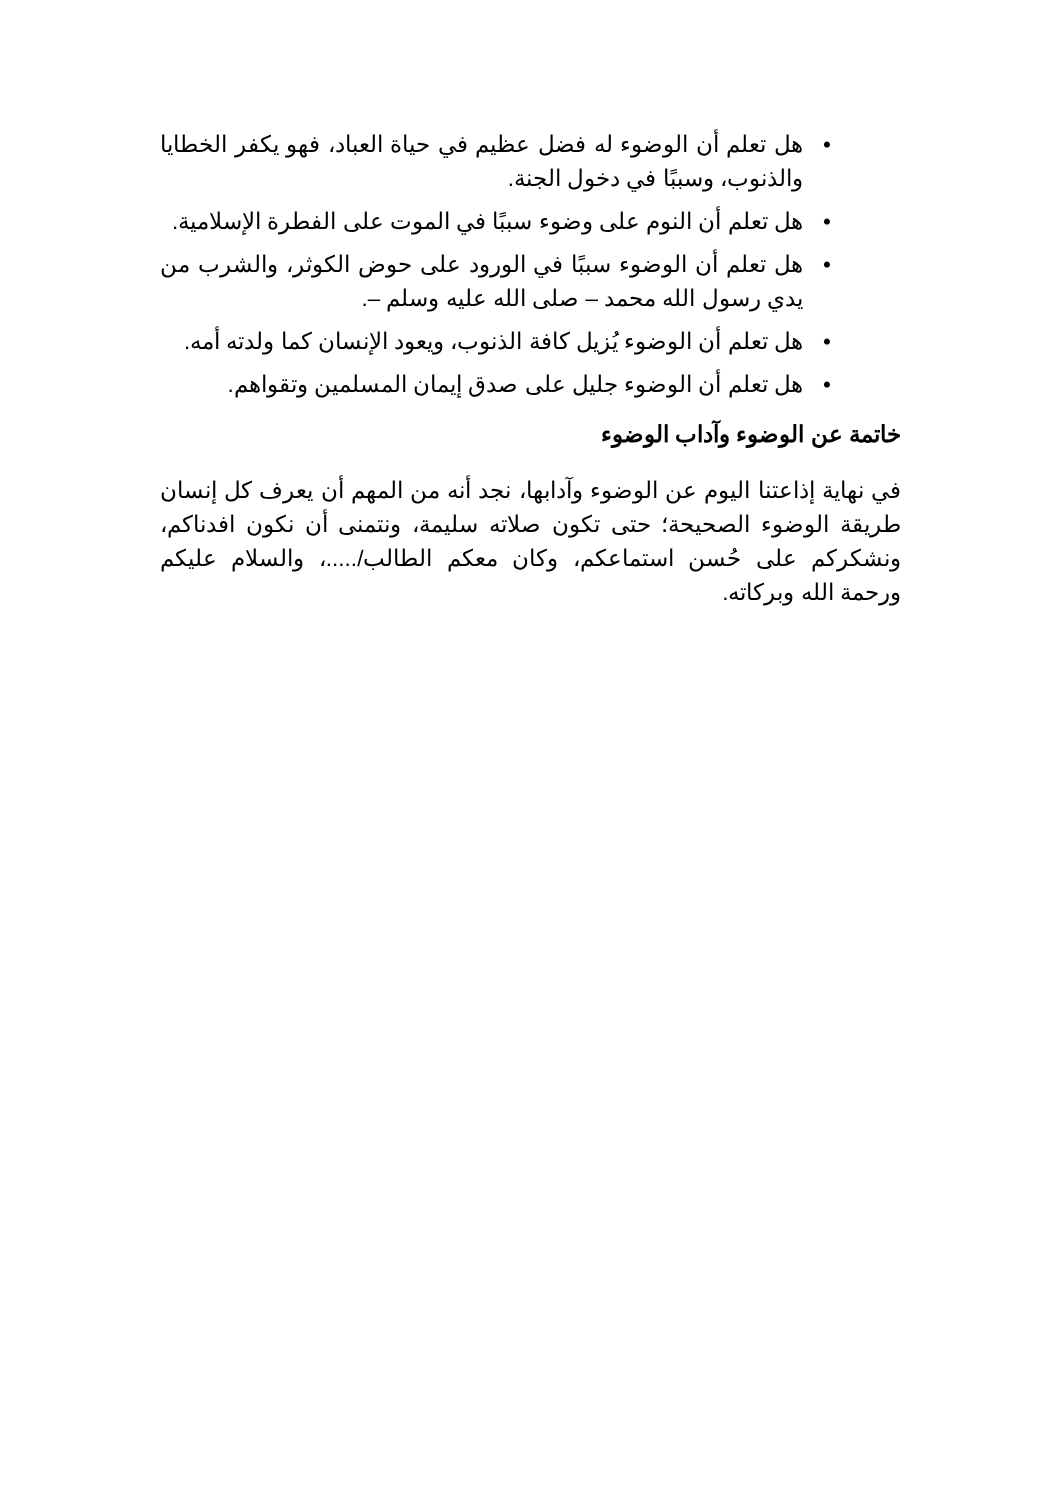• هل تعلم أن الوضوء له فضل عظيم في حياة العباد، فهو يكفر الخطايا والذنوب، وسببًا في دخول الجنة.
• هل تعلم أن النوم على وضوء سببًا في الموت على الفطرة الإسلامية.
• هل تعلم أن الوضوء سببًا في الورود على حوض الكوثر، والشرب من يدي رسول الله محمد – صلى الله عليه وسلم –.
• هل تعلم أن الوضوء يُزيل كافة الذنوب، ويعود الإنسان كما ولدته أمه.
• هل تعلم أن الوضوء جليل على صدق إيمان المسلمين وتقواهم.
خاتمة عن الوضوء وآداب الوضوء
في نهاية إذاعتنا اليوم عن الوضوء وآدابها، نجد أنه من المهم أن يعرف كل إنسان طريقة الوضوء الصحيحة؛ حتى تكون صلاته سليمة، ونتمنى أن نكون افدناكم، ونشكركم على حُسن استماعكم، وكان معكم الطالب/.....، والسلام عليكم ورحمة الله وبركاته.